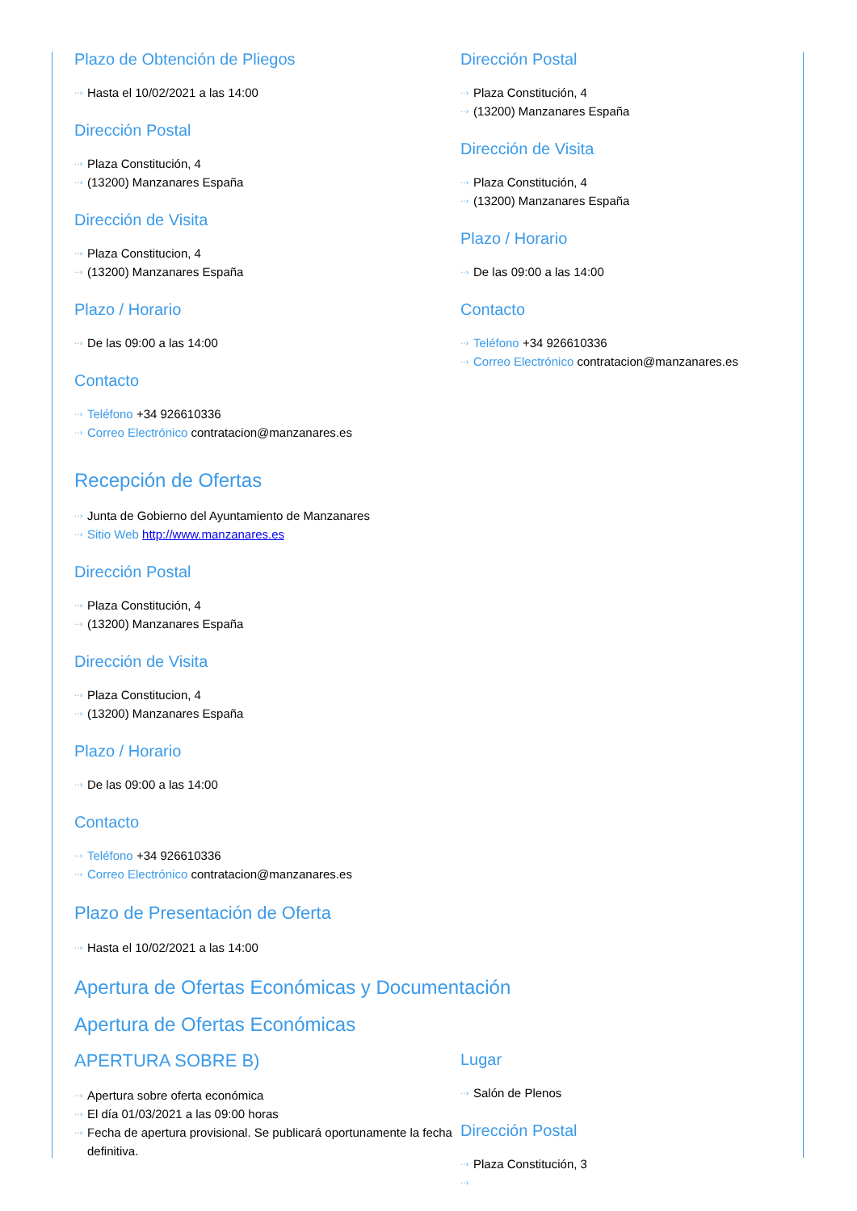Plazo de Obtención de Pliegos
Hasta el 10/02/2021 a las 14:00
Dirección Postal
Plaza Constitución, 4
(13200) Manzanares España
Dirección de Visita
Plaza Constitucion, 4
(13200) Manzanares España
Plazo / Horario
De las 09:00 a las 14:00
Contacto
Teléfono +34 926610336
Correo Electrónico contratacion@manzanares.es
Dirección Postal
Plaza Constitución, 4
(13200) Manzanares España
Dirección de Visita
Plaza Constitución, 4
(13200) Manzanares España
Plazo / Horario
De las 09:00 a las 14:00
Contacto
Teléfono +34 926610336
Correo Electrónico contratacion@manzanares.es
Recepción de Ofertas
Junta de Gobierno del Ayuntamiento de Manzanares
Sitio Web http://www.manzanares.es
Dirección Postal
Plaza Constitución, 4
(13200) Manzanares España
Dirección de Visita
Plaza Constitucion, 4
(13200) Manzanares España
Plazo / Horario
De las 09:00 a las 14:00
Contacto
Teléfono +34 926610336
Correo Electrónico contratacion@manzanares.es
Plazo de Presentación de Oferta
Hasta el 10/02/2021 a las 14:00
Apertura de Ofertas Económicas y Documentación
Apertura de Ofertas Económicas
APERTURA SOBRE B)
Apertura sobre oferta económica
El día 01/03/2021 a las 09:00 horas
Fecha de apertura provisional. Se publicará oportunamente la fecha definitiva.
Lugar
Salón de Plenos
Dirección Postal
Plaza Constitución, 3